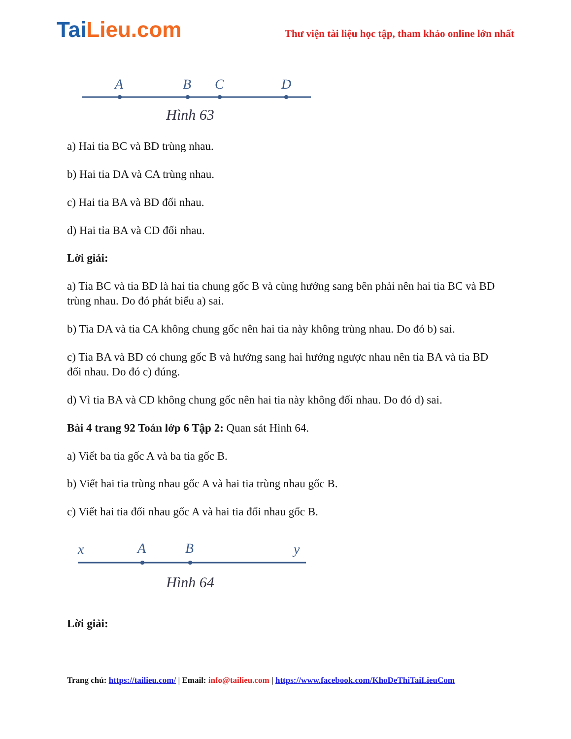TaiLieu.com
Thư viện tài liệu học tập, tham khảo online lớn nhất
A
B
C
D
Hình 63
a) Hai tia BC và BD trùng nhau.
b) Hai tia DA và CA trùng nhau.
c) Hai tia BA và BD đối nhau.
d) Hai tỉa BA và CD đối nhau.
Lời giải:
a) Tia BC và tia BD là hai tia chung gốc B và cùng hướng sang bên phải nên hai tia BC và BD trùng nhau. Do đó phát biểu a) sai.
b) Tia DA và tia CA không chung gốc nên hai tia này không trùng nhau. Do đó b) sai.
c) Tia BA và BD có chung gốc B và hướng sang hai hướng ngược nhau nên tia BA và tia BD đối nhau. Do đó c) đúng.
d) Vì tia BA và CD không chung gốc nên hai tia này không đối nhau. Do đó d) sai.
Bài 4 trang 92 Toán lớp 6 Tập 2: Quan sát Hình 64.
a) Viết ba tia gốc A và ba tia gốc B.
b) Viết hai tia trùng nhau gốc A và hai tia trùng nhau gốc B.
c) Viết hai tia đối nhau gốc A và hai tia đối nhau gốc B.
x
A
B
y
Hình 64
Lời giải:
Trang chủ: https://tailieu.com/ | Email: info@tailieu.com | https://www.facebook.com/KhoDeThiTaiLieuCom